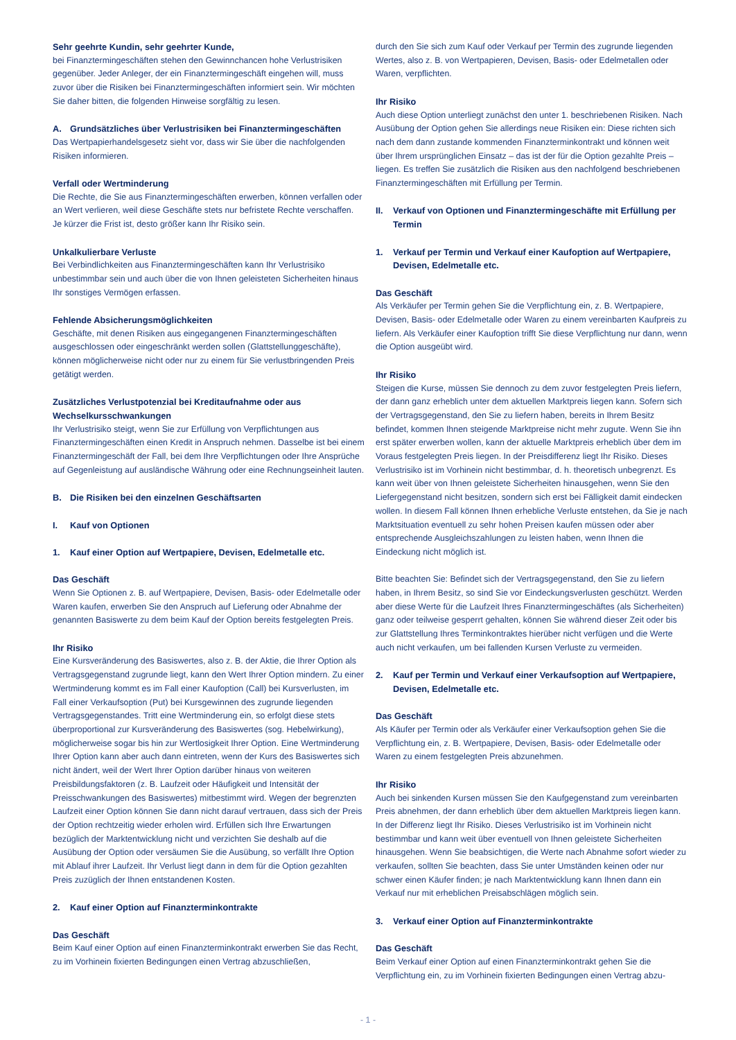Sehr geehrte Kundin, sehr geehrter Kunde,
bei Finanztermingeschäften stehen den Gewinnchancen hohe Verlustrisiken gegenüber. Jeder Anleger, der ein Finanztermingeschäft eingehen will, muss zuvor über die Risiken bei Finanztermingeschäften informiert sein. Wir möchten Sie daher bitten, die folgenden Hinweise sorgfältig zu lesen.
A. Grundsätzliches über Verlustrisiken bei Finanztermingeschäften
Das Wertpapierhandelsgesetz sieht vor, dass wir Sie über die nachfolgenden Risiken informieren.
Verfall oder Wertminderung
Die Rechte, die Sie aus Finanztermingeschäften erwerben, können verfallen oder an Wert verlieren, weil diese Geschäfte stets nur befristete Rechte verschaffen. Je kürzer die Frist ist, desto größer kann Ihr Risiko sein.
Unkalkulierbare Verluste
Bei Verbindlichkeiten aus Finanztermingeschäften kann Ihr Verlustrisiko unbestimmbar sein und auch über die von Ihnen geleisteten Sicherheiten hinaus Ihr sonstiges Vermögen erfassen.
Fehlende Absicherungsmöglichkeiten
Geschäfte, mit denen Risiken aus eingegangenen Finanztermingeschäften ausgeschlossen oder eingeschränkt werden sollen (Glattstellunggeschäfte), können möglicherweise nicht oder nur zu einem für Sie verlustbringenden Preis getätigt werden.
Zusätzliches Verlustpotenzial bei Kreditaufnahme oder aus Wechselkursschwankungen
Ihr Verlustrisiko steigt, wenn Sie zur Erfüllung von Verpflichtungen aus Finanztermingeschäften einen Kredit in Anspruch nehmen. Dasselbe ist bei einem Finanztermingeschäft der Fall, bei dem Ihre Verpflichtungen oder Ihre Ansprüche auf Gegenleistung auf ausländische Währung oder eine Rechnungseinheit lauten.
B. Die Risiken bei den einzelnen Geschäftsarten
I. Kauf von Optionen
1. Kauf einer Option auf Wertpapiere, Devisen, Edelmetalle etc.
Das Geschäft
Wenn Sie Optionen z. B. auf Wertpapiere, Devisen, Basis- oder Edelmetalle oder Waren kaufen, erwerben Sie den Anspruch auf Lieferung oder Abnahme der genannten Basiswerte zu dem beim Kauf der Option bereits festgelegten Preis.
Ihr Risiko
Eine Kursveränderung des Basiswertes, also z. B. der Aktie, die Ihrer Option als Vertragsgegenstand zugrunde liegt, kann den Wert Ihrer Option mindern. Zu einer Wertminderung kommt es im Fall einer Kaufoption (Call) bei Kursverlusten, im Fall einer Verkaufsoption (Put) bei Kursgewinnen des zugrunde liegenden Vertragsgegenstandes. Tritt eine Wertminderung ein, so erfolgt diese stets überproportional zur Kursveränderung des Basiswertes (sog. Hebelwirkung), möglicherweise sogar bis hin zur Wertlosigkeit Ihrer Option. Eine Wertminderung Ihrer Option kann aber auch dann eintreten, wenn der Kurs des Basiswertes sich nicht ändert, weil der Wert Ihrer Option darüber hinaus von weiteren Preisbildungsfaktoren (z. B. Laufzeit oder Häufigkeit und Intensität der Preisschwankungen des Basiswertes) mitbestimmt wird. Wegen der begrenzten Laufzeit einer Option können Sie dann nicht darauf vertrauen, dass sich der Preis der Option rechtzeitig wieder erholen wird. Erfüllen sich Ihre Erwartungen bezüglich der Marktentwicklung nicht und verzichten Sie deshalb auf die Ausübung der Option oder versäumen Sie die Ausübung, so verfällt Ihre Option mit Ablauf ihrer Laufzeit. Ihr Verlust liegt dann in dem für die Option gezahlten Preis zuzüglich der Ihnen entstandenen Kosten.
2. Kauf einer Option auf Finanzterminkontrakte
Das Geschäft
Beim Kauf einer Option auf einen Finanzterminkontrakt erwerben Sie das Recht, zu im Vorhinein fixierten Bedingungen einen Vertrag abzuschließen,
durch den Sie sich zum Kauf oder Verkauf per Termin des zugrunde liegenden Wertes, also z. B. von Wertpapieren, Devisen, Basis- oder Edelmetallen oder Waren, verpflichten.
Ihr Risiko
Auch diese Option unterliegt zunächst den unter 1. beschriebenen Risiken. Nach Ausübung der Option gehen Sie allerdings neue Risiken ein: Diese richten sich nach dem dann zustande kommenden Finanzterminkontrakt und können weit über Ihrem ursprünglichen Einsatz – das ist der für die Option gezahlte Preis – liegen. Es treffen Sie zusätzlich die Risiken aus den nachfolgend beschriebenen Finanztermingeschäften mit Erfüllung per Termin.
II. Verkauf von Optionen und Finanztermingeschäfte mit Erfüllung per Termin
1. Verkauf per Termin und Verkauf einer Kaufoption auf Wertpapiere, Devisen, Edelmetalle etc.
Das Geschäft
Als Verkäufer per Termin gehen Sie die Verpflichtung ein, z. B. Wertpapiere, Devisen, Basis- oder Edelmetalle oder Waren zu einem vereinbarten Kaufpreis zu liefern. Als Verkäufer einer Kaufoption trifft Sie diese Verpflichtung nur dann, wenn die Option ausgeübt wird.
Ihr Risiko
Steigen die Kurse, müssen Sie dennoch zu dem zuvor festgelegten Preis liefern, der dann ganz erheblich unter dem aktuellen Marktpreis liegen kann. Sofern sich der Vertragsgegenstand, den Sie zu liefern haben, bereits in Ihrem Besitz befindet, kommen Ihnen steigende Marktpreise nicht mehr zugute. Wenn Sie ihn erst später erwerben wollen, kann der aktuelle Marktpreis erheblich über dem im Voraus festgelegten Preis liegen. In der Preisdifferenz liegt Ihr Risiko. Dieses Verlustrisiko ist im Vorhinein nicht bestimmbar, d. h. theoretisch unbegrenzt. Es kann weit über von Ihnen geleistete Sicherheiten hinausgehen, wenn Sie den Liefergegenstand nicht besitzen, sondern sich erst bei Fälligkeit damit eindecken wollen. In diesem Fall können Ihnen erhebliche Verluste entstehen, da Sie je nach Marktsituation eventuell zu sehr hohen Preisen kaufen müssen oder aber entsprechende Ausgleichszahlungen zu leisten haben, wenn Ihnen die Eindeckung nicht möglich ist.
Bitte beachten Sie: Befindet sich der Vertragsgegenstand, den Sie zu liefern haben, in Ihrem Besitz, so sind Sie vor Eindeckungsverlusten geschützt. Werden aber diese Werte für die Laufzeit Ihres Finanztermingeschäftes (als Sicherheiten) ganz oder teilweise gesperrt gehalten, können Sie während dieser Zeit oder bis zur Glattstellung Ihres Terminkontraktes hierüber nicht verfügen und die Werte auch nicht verkaufen, um bei fallenden Kursen Verluste zu vermeiden.
2. Kauf per Termin und Verkauf einer Verkaufsoption auf Wertpapiere, Devisen, Edelmetalle etc.
Das Geschäft
Als Käufer per Termin oder als Verkäufer einer Verkaufsoption gehen Sie die Verpflichtung ein, z. B. Wertpapiere, Devisen, Basis- oder Edelmetalle oder Waren zu einem festgelegten Preis abzunehmen.
Ihr Risiko
Auch bei sinkenden Kursen müssen Sie den Kaufgegenstand zum vereinbarten Preis abnehmen, der dann erheblich über dem aktuellen Marktpreis liegen kann. In der Differenz liegt Ihr Risiko. Dieses Verlustrisiko ist im Vorhinein nicht bestimmbar und kann weit über eventuell von Ihnen geleistete Sicherheiten hinausgehen. Wenn Sie beabsichtigen, die Werte nach Abnahme sofort wieder zu verkaufen, sollten Sie beachten, dass Sie unter Umständen keinen oder nur schwer einen Käufer finden; je nach Marktentwicklung kann Ihnen dann ein Verkauf nur mit erheblichen Preisabschlägen möglich sein.
3. Verkauf einer Option auf Finanzterminkontrakte
Das Geschäft
Beim Verkauf einer Option auf einen Finanzterminkontrakt gehen Sie die Verpflichtung ein, zu im Vorhinein fixierten Bedingungen einen Vertrag abzu-
- 1 -